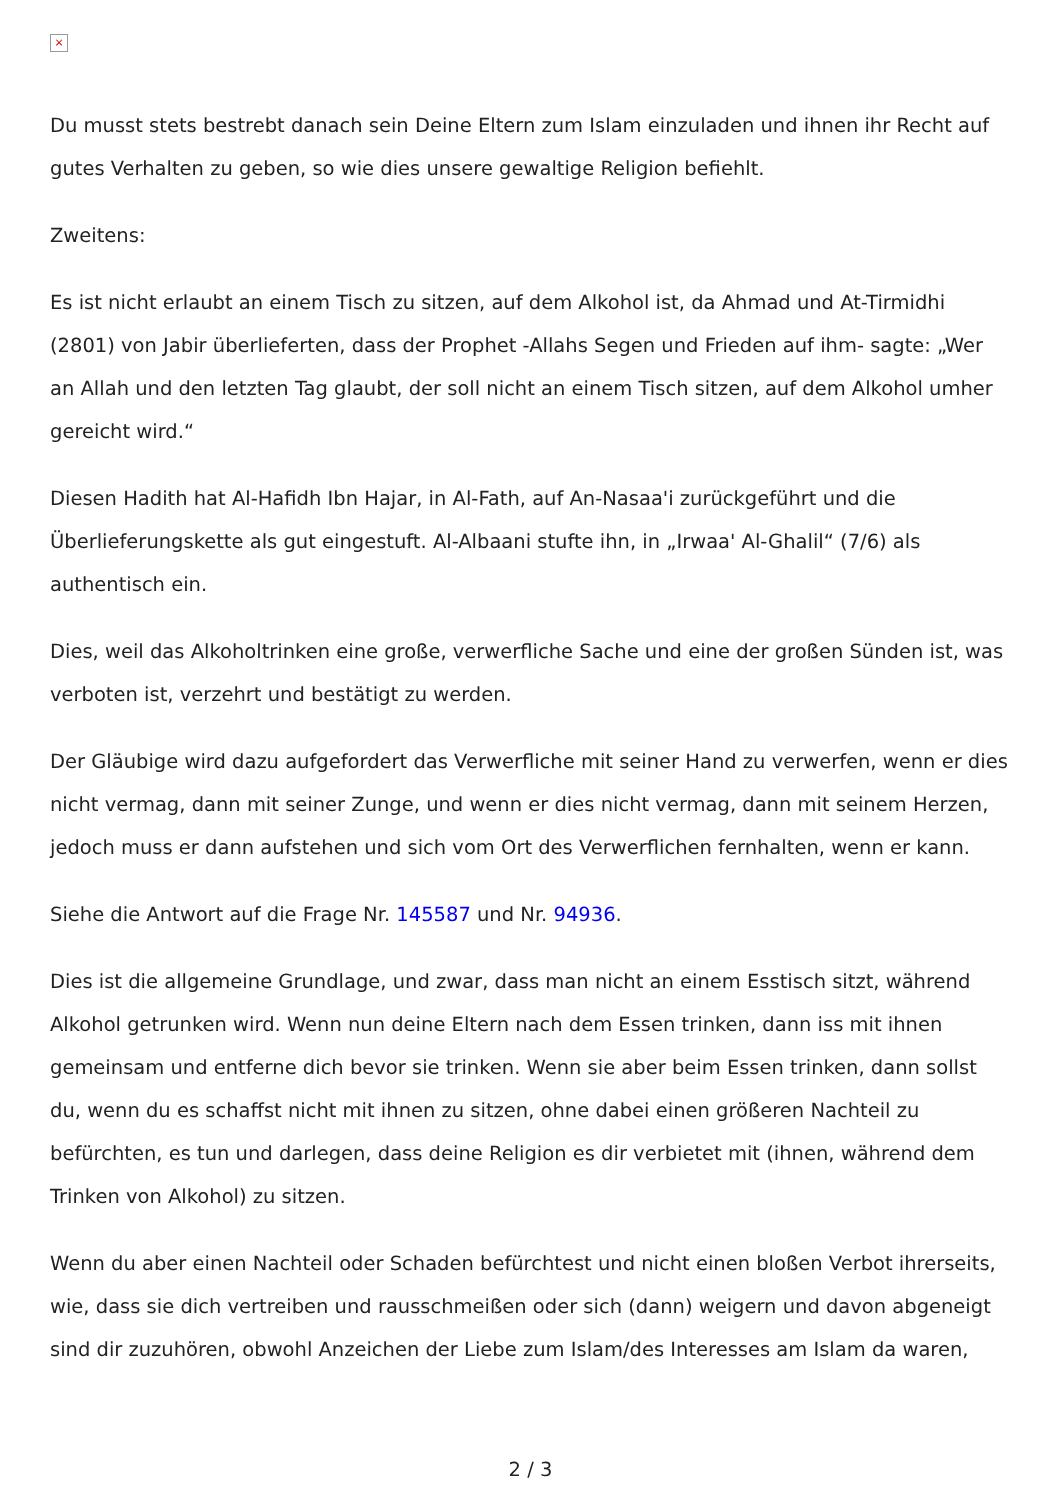×
Du musst stets bestrebt danach sein Deine Eltern zum Islam einzuladen und ihnen ihr Recht auf gutes Verhalten zu geben, so wie dies unsere gewaltige Religion befiehlt.
Zweitens:
Es ist nicht erlaubt an einem Tisch zu sitzen, auf dem Alkohol ist, da Ahmad und At-Tirmidhi (2801) von Jabir überlieferten, dass der Prophet -Allahs Segen und Frieden auf ihm- sagte: „Wer an Allah und den letzten Tag glaubt, der soll nicht an einem Tisch sitzen, auf dem Alkohol umher gereicht wird.“
Diesen Hadith hat Al-Hafidh Ibn Hajar, in Al-Fath, auf An-Nasaa'i zurückgeführt und die Überlieferungskette als gut eingestuft. Al-Albaani stufte ihn, in „Irwaa' Al-Ghalil“ (7/6) als authentisch ein.
Dies, weil das Alkoholtrinken eine große, verwerfliche Sache und eine der großen Sünden ist, was verboten ist, verzehrt und bestätigt zu werden.
Der Gläubige wird dazu aufgefordert das Verwerfliche mit seiner Hand zu verwerfen, wenn er dies nicht vermag, dann mit seiner Zunge, und wenn er dies nicht vermag, dann mit seinem Herzen, jedoch muss er dann aufstehen und sich vom Ort des Verwerflichen fernhalten, wenn er kann.
Siehe die Antwort auf die Frage Nr. 145587 und Nr. 94936.
Dies ist die allgemeine Grundlage, und zwar, dass man nicht an einem Esstisch sitzt, während Alkohol getrunken wird. Wenn nun deine Eltern nach dem Essen trinken, dann iss mit ihnen gemeinsam und entferne dich bevor sie trinken. Wenn sie aber beim Essen trinken, dann sollst du, wenn du es schaffst nicht mit ihnen zu sitzen, ohne dabei einen größeren Nachteil zu befürchten, es tun und darlegen, dass deine Religion es dir verbietet mit (ihnen, während dem Trinken von Alkohol) zu sitzen.
Wenn du aber einen Nachteil oder Schaden befürchtest und nicht einen bloßen Verbot ihrerseits, wie, dass sie dich vertreiben und rausschmeißen oder sich (dann) weigern und davon abgeneigt sind dir zuzuhören, obwohl Anzeichen der Liebe zum Islam/des Interesses am Islam da waren,
2 / 3